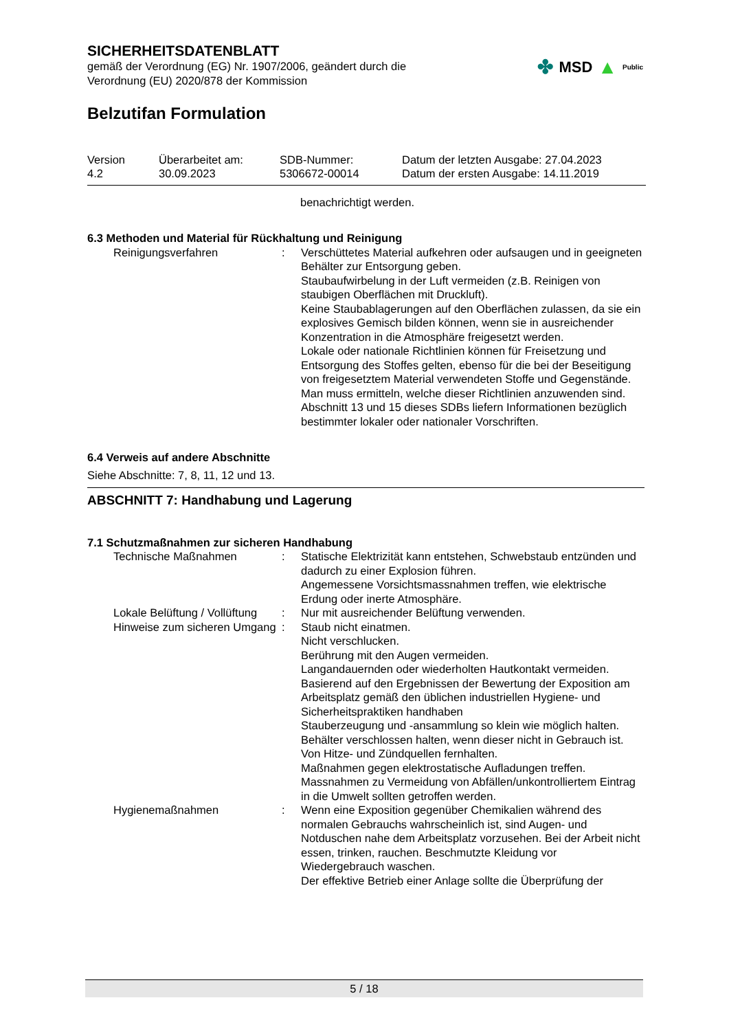SICHERHEITSDATENBLATT
gemäß der Verordnung (EG) Nr. 1907/2006, geändert durch die
Verordnung (EU) 2020/878 der Kommission
✤ MSD ▲ Public
Belzutifan Formulation
Version
4.2
Überarbeitet am:
30.09.2023
SDB-Nummer:
5306672-00014
Datum der letzten Ausgabe: 27.04.2023
Datum der ersten Ausgabe: 14.11.2019
benachrichtigt werden.
6.3 Methoden und Material für Rückhaltung und Reinigung
Reinigungsverfahren
:
Verschüttetes Material aufkehren oder aufsaugen und in geeigneten Behälter zur Entsorgung geben.
Staubaufwirbelung in der Luft vermeiden (z.B. Reinigen von staubigen Oberflächen mit Druckluft).
Keine Staubablagerungen auf den Oberflächen zulassen, da sie ein explosives Gemisch bilden können, wenn sie in ausreichender Konzentration in die Atmosphäre freigesetzt werden.
Lokale oder nationale Richtlinien können für Freisetzung und Entsorgung des Stoffes gelten, ebenso für die bei der Beseitigung von freigesetztem Material verwendeten Stoffe und Gegenstände. Man muss ermitteln, welche dieser Richtlinien anzuwenden sind.
Abschnitt 13 und 15 dieses SDBs liefern Informationen bezüglich bestimmter lokaler oder nationaler Vorschriften.
6.4 Verweis auf andere Abschnitte
Siehe Abschnitte: 7, 8, 11, 12 und 13.
ABSCHNITT 7: Handhabung und Lagerung
7.1 Schutzmaßnahmen zur sicheren Handhabung
Technische Maßnahmen
:
Statische Elektrizität kann entstehen, Schwebstaub entzünden und dadurch zu einer Explosion führen.
Angemessene Vorsichtsmassnahmen treffen, wie elektrische Erdung oder inerte Atmosphäre.
Lokale Belüftung / Vollüftung
:
Nur mit ausreichender Belüftung verwenden.
Hinweise zum sicheren Umgang
:
Staub nicht einatmen.
Nicht verschlucken.
Berührung mit den Augen vermeiden.
Langandauernden oder wiederholten Hautkontakt vermeiden.
Basierend auf den Ergebnissen der Bewertung der Exposition am Arbeitsplatz gemäß den üblichen industriellen Hygiene- und Sicherheitspraktiken handhaben
Stauberzeugung und -ansammlung so klein wie möglich halten.
Behälter verschlossen halten, wenn dieser nicht in Gebrauch ist.
Von Hitze- und Zündquellen fernhalten.
Maßnahmen gegen elektrostatische Aufladungen treffen.
Massnahmen zu Vermeidung von Abfällen/unkontrolliertem Eintrag in die Umwelt sollten getroffen werden.
Hygienemaßnahmen
:
Wenn eine Exposition gegenüber Chemikalien während des normalen Gebrauchs wahrscheinlich ist, sind Augen- und Notduschen nahe dem Arbeitsplatz vorzusehen. Bei der Arbeit nicht essen, trinken, rauchen. Beschmutzte Kleidung vor Wiedergebrauch waschen.
Der effektive Betrieb einer Anlage sollte die Überprüfung der
5 / 18